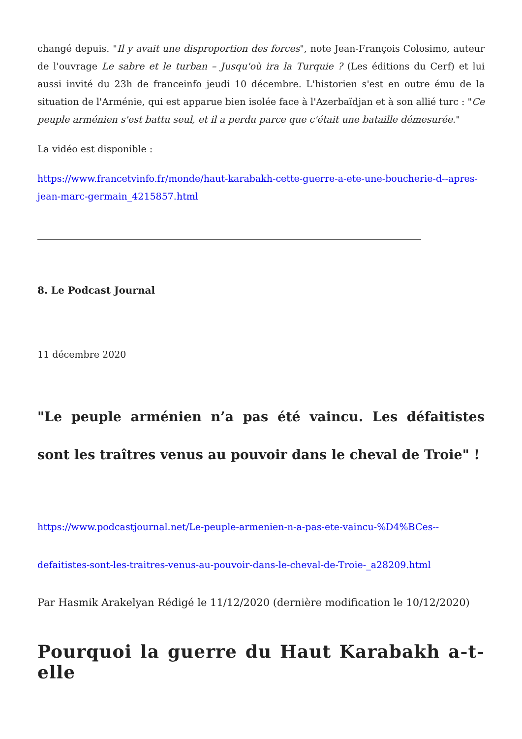changé depuis. "Il y avait une disproportion des forces", note Jean-François Colosimo, auteur de l'ouvrage Le sabre et le turban – Jusqu'où ira la Turquie ? (Les éditions du Cerf) et lui aussi invité du 23h de franceinfo jeudi 10 décembre. L'historien s'est en outre ému de la situation de l'Arménie, qui est apparue bien isolée face à l'Azerbaïdjan et à son allié turc : "Ce peuple arménien s'est battu seul, et il a perdu parce que c'était une bataille démesurée."
La vidéo est disponible :
https://www.francetvinfo.fr/monde/haut-karabakh-cette-guerre-a-ete-une-boucherie-d--apres-jean-marc-germain_4215857.html
8. Le Podcast Journal
11 décembre 2020
"Le peuple arménien n’a pas été vaincu. Les défaitistes sont les traîtres venus au pouvoir dans le cheval de Troie" !
https://www.podcastjournal.net/Le-peuple-armenien-n-a-pas-ete-vaincu-%D4%BCes--defaitistes-sont-les-traitres-venus-au-pouvoir-dans-le-cheval-de-Troie-_a28209.html
Par Hasmik Arakelyan Rédigé le 11/12/2020 (dernière modification le 10/12/2020)
Pourquoi la guerre du Haut Karabakh a-t-elle